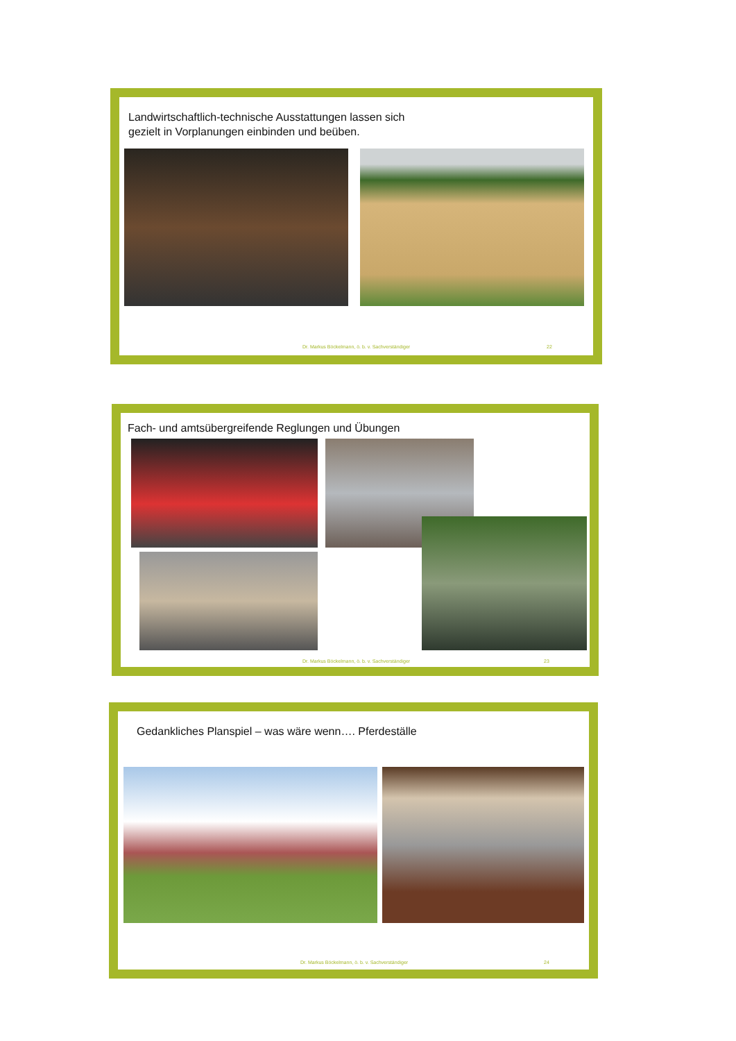Landwirtschaftlich-technische Ausstattungen lassen sich
gezielt in Vorplanungen einbinden und beüben.
Dr. Markus Böckelmann, ö. b. v. Sachverständiger
22
Fach- und amtsübergreifende Reglungen und Übungen
Dr. Markus Böckelmann, ö. b. v. Sachverständiger
23
Gedankliches Planspiel – was wäre wenn…. Pferdeställe
Dr. Markus Böckelmann, ö. b. v. Sachverständiger
24